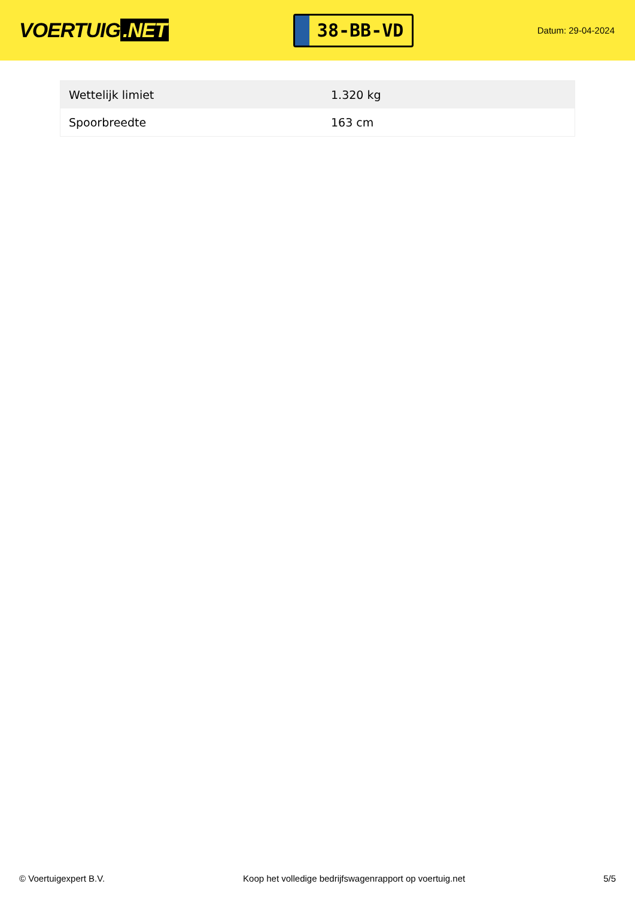VOERTUIG.NET
38-BB-VD
Datum: 29-04-2024
| Wettelijk limiet | 1.320 kg |
| Spoorbreedte | 163 cm |
© Voertuigexpert B.V. Koop het volledige bedrijfswagenrapport op voertuig.net 5/5